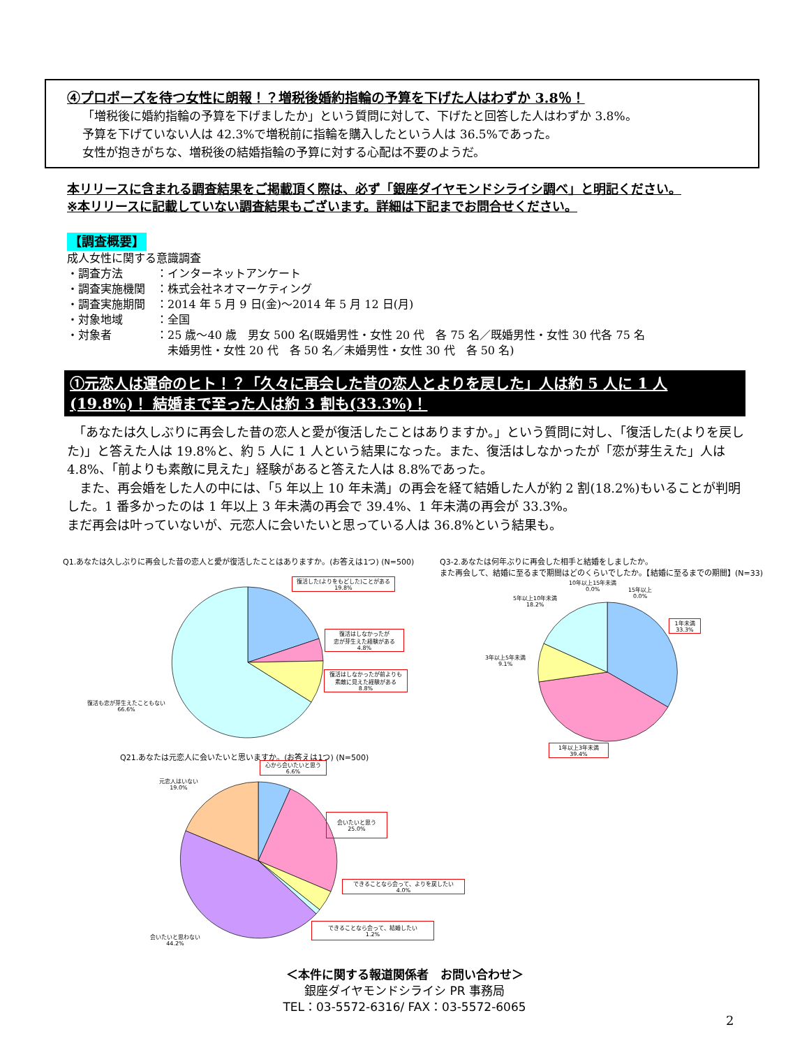④プロポーズを待つ女性に朗報！？増税後婚約指輪の予算を下げた人はわずか 3.8％！
「増税後に婚約指輪の予算を下げましたか」という質問に対して、下げたと回答した人はわずか 3.8%。
予算を下げていない人は 42.3%で増税前に指輪を購入したという人は 36.5%であった。
女性が抱きがちな、増税後の結婚指輪の予算に対する心配は不要のようだ。
本リリースに含まれる調査結果をご掲載頂く際は、必ず「銀座ダイヤモンドシライシ調べ」と明記ください。
※本リリースに記載していない調査結果もございます。詳細は下記までお問合せください。
【調査概要】
成人女性に関する意識調査
・調査方法　　　：インターネットアンケート
・調査実施機関　：株式会社ネオマーケティング
・調査実施期間　：2014 年 5 月 9 日(金)～2014 年 5 月 12 日(月)
・対象地域　　　：全国
・対象者　　　　：25 歳～40 歳　男女 500 名(既婚男性・女性 20 代　各 75 名／既婚男性・女性 30 代各 75 名
　　　　　　　　　未婚男性・女性 20 代　各 50 名／未婚男性・女性 30 代　各 50 名)
①元恋人は運命のヒト！？「久々に再会した昔の恋人とよりを戻した」人は約 5 人に 1 人
(19.8%)！ 結婚まで至った人は約 3 割も(33.3%)！
　「あなたは久しぶりに再会した昔の恋人と愛が復活したことはありますか。」という質問に対し、「復活した(よりを戻した)」と答えた人は 19.8%と、約 5 人に 1 人という結果になった。また、復活はしなかったが「恋が芽生えた」人は 4.8%、「前よりも素敵に見えた」経験があると答えた人は 8.8%であった。
　また、再会婚をした人の中には、「5 年以上 10 年未満」の再会を経て結婚した人が約 2 割(18.2%)もいることが判明した。1 番多かったのは 1 年以上 3 年未満の再会で 39.4%、1 年未満の再会が 33.3%。
まだ再会は叶っていないが、元恋人に会いたいと思っている人は 36.8%という結果も。
Q1.あなたは久しぶりに再会した昔の恋人と愛が復活したことはありますか。(お答えは1つ) (N=500)
復活した(よりをもどした)ことがある
19.8%
復活はしなかったが
恋が芽生えた経験がある
4.8%
復活はしなかったが前よりも
素敵に見えた経験がある
8.8%
復活も恋が芽生えたこともない
66.6%
Q3-2.あなたは何年ぶりに再会した相手と結婚をしましたか。
また再会して、結婚に至るまで期間はどのくらいでしたか。【結婚に至るまでの期間】(N=33)
10年以上15年未満
0.0%
15年以上
0.0%
5年以上10年未満
18.2%
1年未満
33.3%
3年以上5年未満
9.1%
1年以上3年未満
39.4%
Q21.あなたは元恋人に会いたいと思いますか。(お答えは1つ) (N=500)
心から会いたいと思う
6.6%
元恋人はいない
19.0%
会いたいと思う
25.0%
できることなら会って、よりを戻したい
4.0%
できることなら会って、結婚したい
1.2%
会いたいと思わない
44.2%
＜本件に関する報道関係者　お問い合わせ＞
銀座ダイヤモンドシライシ PR 事務局
TEL：03-5572-6316/ FAX：03-5572-6065
2